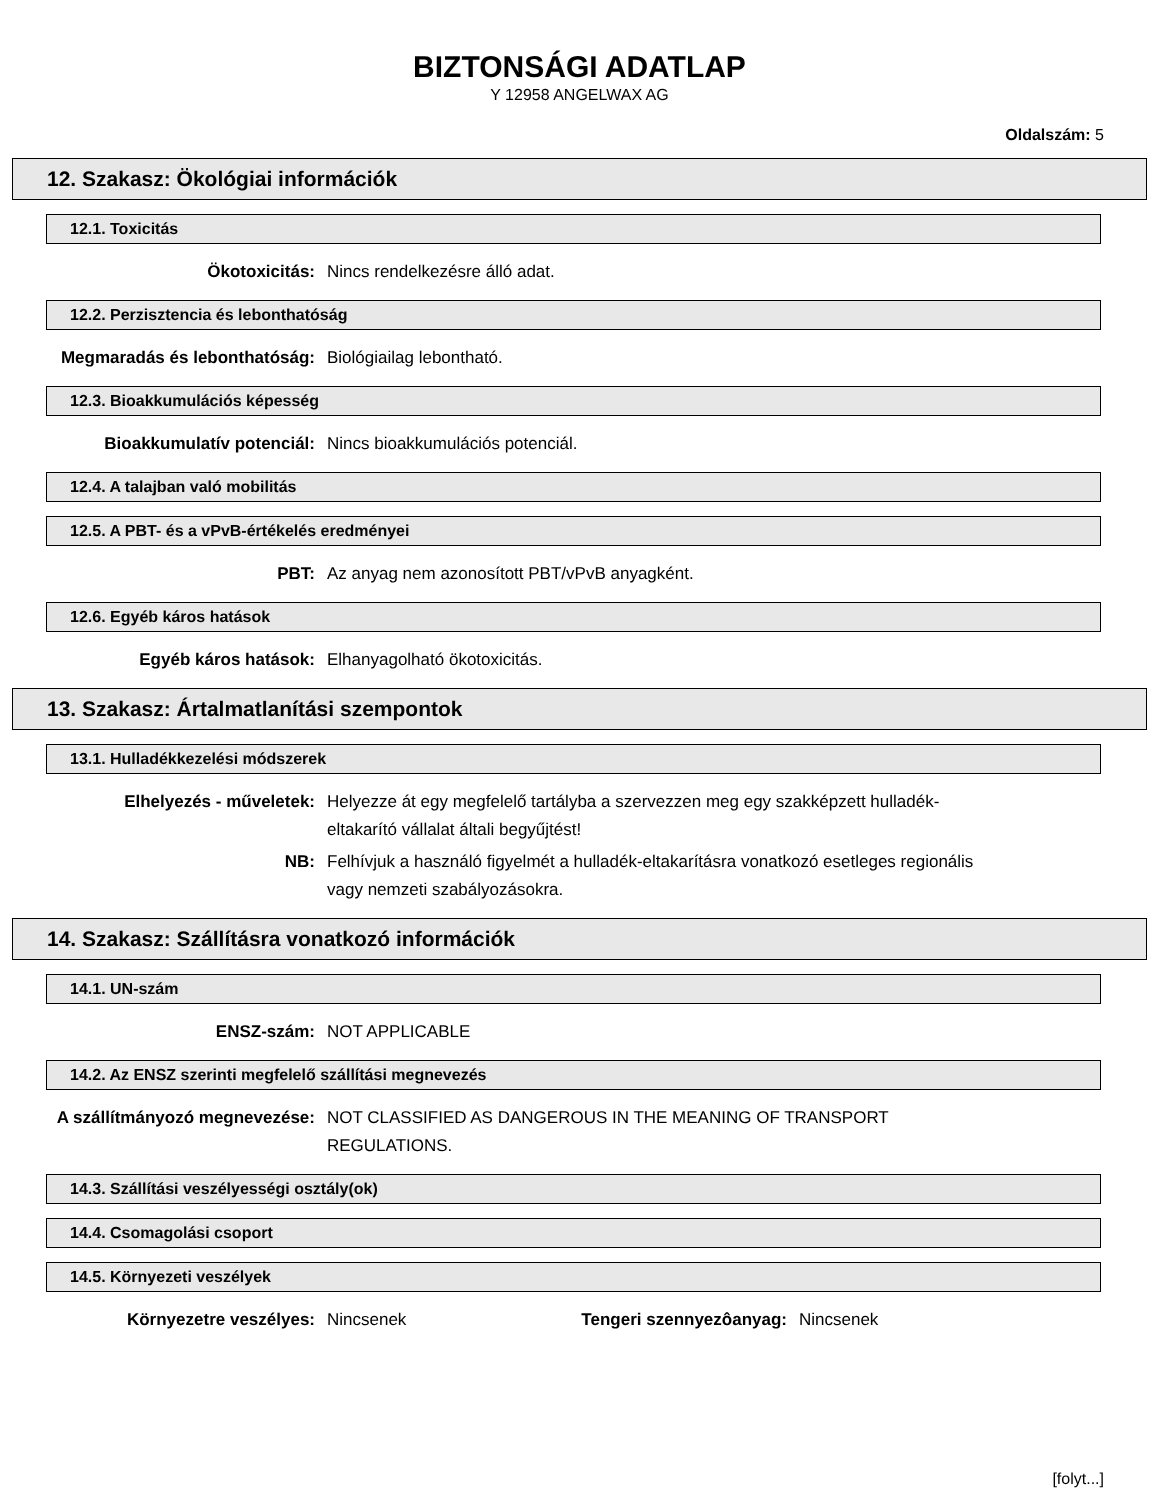BIZTONSÁGI ADATLAP
Y 12958 ANGELWAX AG
Oldalszám: 5
12. Szakasz: Ökológiai információk
12.1. Toxicitás
Ökotoxicitás: Nincs rendelkezésre álló adat.
12.2. Perzisztencia és lebonthatóság
Megmaradás és lebonthatóság: Biológiailag lebontható.
12.3. Bioakkumulációs képesség
Bioakkumulatív potenciál: Nincs bioakkumulációs potenciál.
12.4. A talajban való mobilitás
12.5. A PBT- és a vPvB-értékelés eredményei
PBT: Az anyag nem azonosított PBT/vPvB anyagként.
12.6. Egyéb káros hatások
Egyéb káros hatások: Elhanyagolható ökotoxicitás.
13. Szakasz: Ártalmatlanítási szempontok
13.1. Hulladékkezelési módszerek
Elhelyezés - műveletek: Helyezze át egy megfelelő tartályba a szervezzen meg egy szakképzett hulladék-eltakarító vállalat általi begyűjtést!
NB: Felhívjuk a használó figyelmét a hulladék-eltakarításra vonatkozó esetleges regionális vagy nemzeti szabályozásokra.
14. Szakasz: Szállításra vonatkozó információk
14.1. UN-szám
ENSZ-szám: NOT APPLICABLE
14.2. Az ENSZ szerinti megfelelő szállítási megnevezés
A szállítmányozó megnevezése: NOT CLASSIFIED AS DANGEROUS IN THE MEANING OF TRANSPORT REGULATIONS.
14.3. Szállítási veszélyességi osztály(ok)
14.4. Csomagolási csoport
14.5. Környezeti veszélyek
Környezetre veszélyes: Nincsenek Tengeri szennyezôanyag:
Nincsenek
[folyt...]